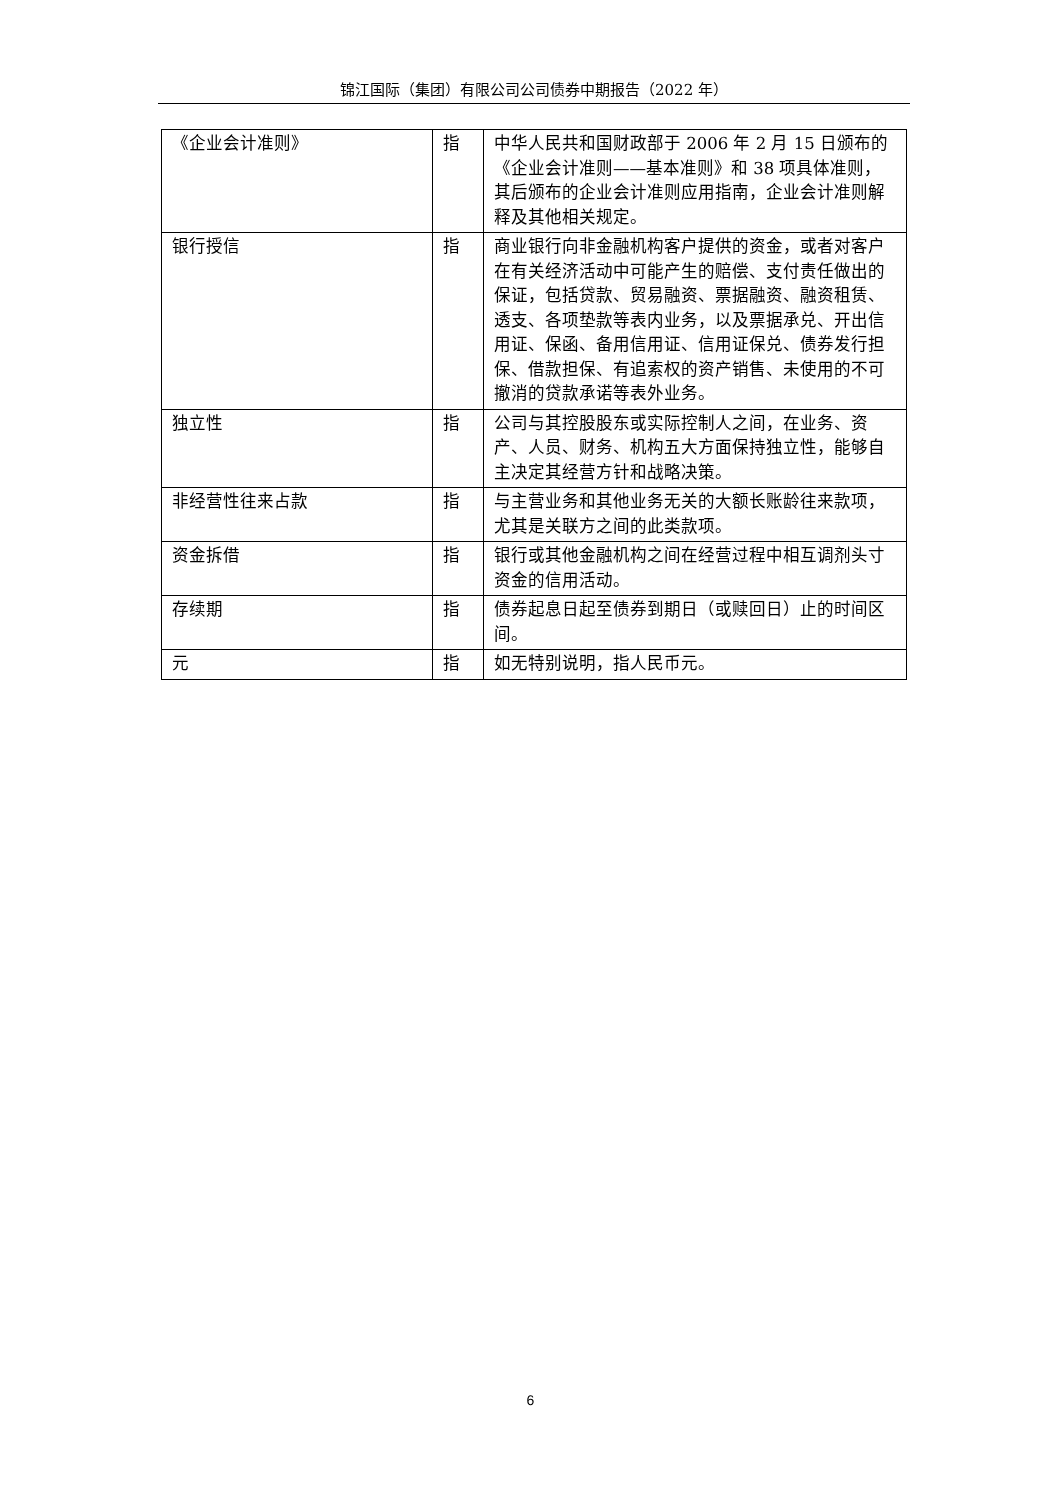锦江国际（集团）有限公司公司债券中期报告（2022 年）
| 《企业会计准则》 | 指 | 中华人民共和国财政部于 2006 年 2 月 15 日颁布的《企业会计准则——基本准则》和 38 项具体准则，其后颁布的企业会计准则应用指南，企业会计准则解释及其他相关规定。 |
| 银行授信 | 指 | 商业银行向非金融机构客户提供的资金，或者对客户在有关经济活动中可能产生的赔偿、支付责任做出的保证，包括贷款、贸易融资、票据融资、融资租赁、透支、各项垫款等表内业务，以及票据承兑、开出信用证、保函、备用信用证、信用证保兑、债券发行担保、借款担保、有追索权的资产销售、未使用的不可撤消的贷款承诺等表外业务。 |
| 独立性 | 指 | 公司与其控股股东或实际控制人之间，在业务、资产、人员、财务、机构五大方面保持独立性，能够自主决定其经营方针和战略决策。 |
| 非经营性往来占款 | 指 | 与主营业务和其他业务无关的大额长账龄往来款项，尤其是关联方之间的此类款项。 |
| 资金拆借 | 指 | 银行或其他金融机构之间在经营过程中相互调剂头寸资金的信用活动。 |
| 存续期 | 指 | 债券起息日起至债券到期日（或赎回日）止的时间区间。 |
| 元 | 指 | 如无特别说明，指人民币元。 |
6